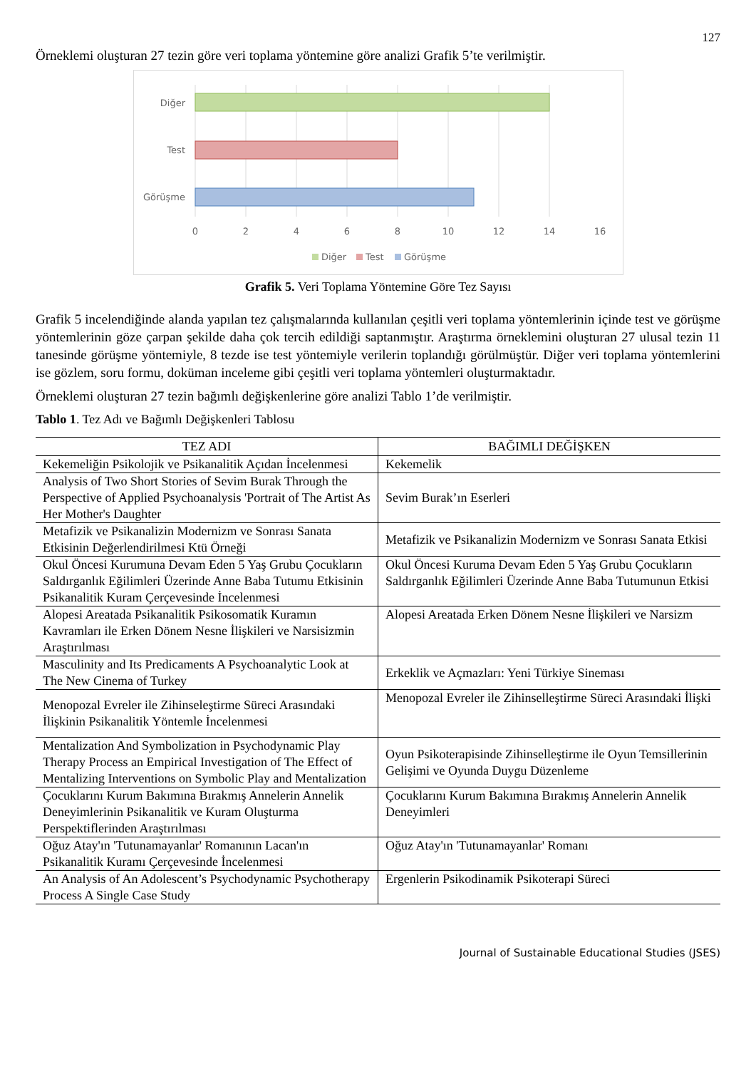127
Örneklemi oluşturan 27 tezin göre veri toplama yöntemine göre analizi Grafik 5’te verilmiştir.
Diğer
Test
Görüşme
0
2
4
6
8
10
12
14
16
Diğer
Test
Görüşme
Grafik 5. Veri Toplama Yöntemine Göre Tez Sayısı
Grafik 5 incelendiğinde alanda yapılan tez çalışmalarında kullanılan çeşitli veri toplama yöntemlerinin içinde test ve görüşme yöntemlerinin göze çarpan şekilde daha çok tercih edildiği saptanmıştır. Araştırma örneklemini oluşturan 27 ulusal tezin 11 tanesinde görüşme yöntemiyle, 8 tezde ise test yöntemiyle verilerin toplandığı görülmüştür. Diğer veri toplama yöntemlerini ise gözlem, soru formu, doküman inceleme gibi çeşitli veri toplama yöntemleri oluşturmaktadır.
Örneklemi oluşturan 27 tezin bağımlı değişkenlerine göre analizi Tablo 1’de verilmiştir.
Tablo 1. Tez Adı ve Bağımlı Değişkenleri Tablosu
| TEZ ADI | BAĞIMLI DEĞİŞKEN |
| --- | --- |
| Kekemeliğin Psikolojik ve Psikanalitik Açıdan İncelenmesi | Kekemelik |
| Analysis of Two Short Stories of Sevim Burak Through the Perspective of Applied Psychoanalysis 'Portrait of The Artist As Her Mother's Daughter | Sevim Burak’ın Eserleri |
| Metafizik ve Psikanalizin Modernizm ve Sonrası Sanata Etkisinin Değerlendirilmesi Ktü Örneği | Metafizik ve Psikanalizin Modernizm ve Sonrası Sanata Etkisi |
| Okul Öncesi Kurumuna Devam Eden 5 Yaş Grubu Çocukların Saldırganlık Eğilimleri Üzerinde Anne Baba Tutumu Etkisinin Psikanalitik Kuram Çerçevesinde İncelenmesi | Okul Öncesi Kuruma Devam Eden 5 Yaş Grubu Çocukların Saldırganlık Eğilimleri Üzerinde Anne Baba Tutumunun Etkisi |
| Alopesi Areatada Psikanalitik Psikosomatik Kuramın Kavramları ile Erken Dönem Nesne İlişkileri ve Narsisizmin Araştırılması | Alopesi Areatada Erken Dönem Nesne İlişkileri ve Narsizm |
| Masculinity and Its Predicaments A Psychoanalytic Look at The New Cinema of Turkey | Erkeklik ve Açmazları: Yeni Türkiye Sineması |
| Menopozal Evreler ile Zihinseleştirme Süreci Arasındaki İlişkinin Psikanalitik Yöntemle İncelenmesi | Menopozal Evreler ile Zihinselleştirme Süreci Arasındaki İlişki |
| Mentalization And Symbolization in Psychodynamic Play Therapy Process an Empirical Investigation of The Effect of Mentalizing Interventions on Symbolic Play and Mentalization | Oyun Psikoterapisinde Zihinselleştirme ile Oyun Temsillerinin Gelişimi ve Oyunda Duygu Düzenleme |
| Çocuklarını Kurum Bakımına Bırakmış Annelerin Annelik Deneyimlerinin Psikanalitik ve Kuram Oluşturma Perspektiflerinden Araştırılması | Çocuklarını Kurum Bakımına Bırakmış Annelerin Annelik Deneyimleri |
| Oğuz Atay'ın 'Tutunamayanlar' Romanının Lacan'ın Psikanalitik Kuramı Çerçevesinde İncelenmesi | Oğuz Atay'ın 'Tutunamayanlar' Romanı |
| An Analysis of An Adolescent’s Psychodynamic Psychotherapy Process A Single Case Study | Ergenlerin Psikodinamik Psikoterapi Süreci |
Journal of Sustainable Educational Studies (JSES)